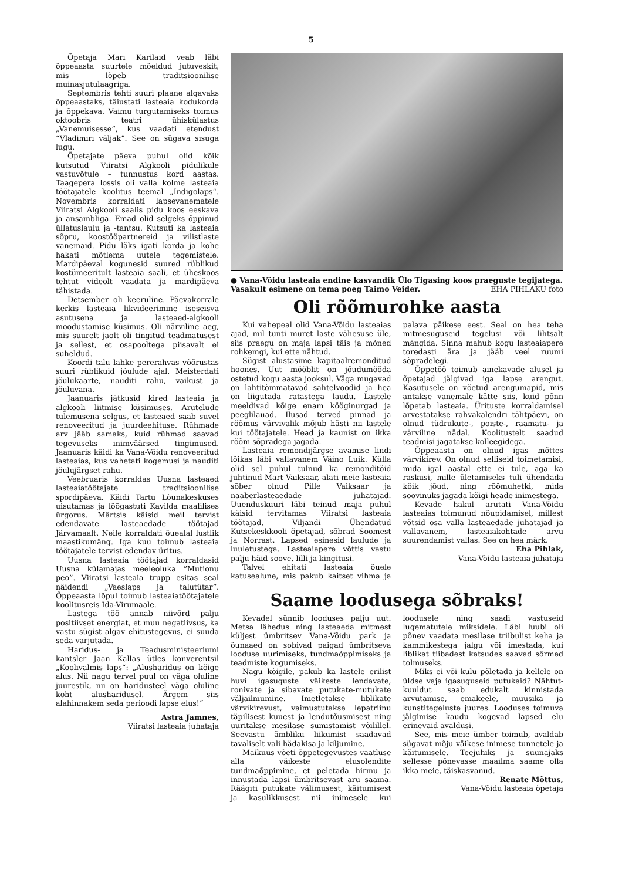5
Õpetaja Mari Karilaid veab läbi õppeaasta suurtele mõeldud jutuveskit, mis lõpeb traditsioonilise muinasjutulaagriga.
Septembris tehti suuri plaane algavaks õppeaastaks, täiustati lasteaia kodukorda ja õppekava. Vaimu turgutamiseks toimus oktoobris teatri ühiskülastus „Vanemuisesse“, kus vaadati etendust “Vladimiri väljak”. See on sügava sisuga lugu.
Õpetajate päeva puhul olid kõik kutsutud Viiratsi Algkooli pidulikule vastuvõtule – tunnustus kord aastas. Taagepera lossis oli valla kolme lasteaia töötajatele koolitus teemal „Indigolaps“. Novembris korraldati lapsevanematele Viiratsi Algkooli saalis pidu koos eeskava ja ansambliga. Emad olid selgeks õppinud üllatuslaulu ja -tantsu. Kutsuti ka lasteaia sõpru, koostööpartnereid ja vilistlaste vanemaid. Pidu läks igati korda ja kohe hakati mõtlema uutele tegemistele. Mardipäeval kogunesid suured rüblikud kostümeeritult lasteaia saali, et üheskoos tehtut videolt vaadata ja mardipäeva tähistada.
Detsember oli keeruline. Päevakorrale kerkis lasteaia likvideerimine iseseisva asutusena ja lasteaed-algkooli moodustamise küsimus. Oli närviline aeg, mis suurelt jaolt oli tingitud teadmatusest ja sellest, et osapooltega piisavalt ei suheldud.
Koordi talu lahke pererahvas võõrustas suuri rüblikuid jõulude ajal. Meisterdati jõulukaarte, nauditi rahu, vaikust ja jõuluvana.
Jaanuaris jätkusid kired lasteaia ja algkooli liitmise küsimuses. Arutelude tulemusena selgus, et lasteaed saab suvel renoveeritud ja juurdeehituse. Rühmade arv jääb samaks, kuid rühmad saavad tegevuseks inimväärsed tingimused. Jaanuaris käidi ka Vana-Võidu renoveeritud lasteaias, kus vahetati kogemusi ja nauditi jõulujärgset rahu.
Veebruaris korraldas Uusna lasteaed lasteaiatöötajate traditsioonilise spordipäeva. Käidi Tartu Lõunakeskuses uisutamas ja lõõgastuti Kavilda maalilises ürgorus. Märtsis käisid meil tervist edendavate lasteaedade töötajad Järvamaalt. Neile korraldati õuealal lustlik maastikumäng. Iga kuu toimub lasteaia töötajatele tervist edendav üritus.
Uusna lasteaia töötajad korraldasid Uusna külamajas meeleoluka ”Mutionu peo”. Viiratsi lasteaia trupp esitas seal näidendi „Vaeslaps ja talutütar“. Õppeaasta lõpul toimub lasteaiatöötajatele koolitusreis Ida-Virumaale.
Lastega töö annab niivõrd palju positiivset energiat, et muu negatiivsus, ka vastu sügist algav ehitustegevus, ei suuda seda varjutada.
Haridus- ja Teadusministeeriumi kantsler Jaan Kallas ütles konverentsil „Koolivalmis laps“: „Alusharidus on kõige alus. Nii nagu tervel puul on väga oluline juurestik, nii on haridusteel väga oluline koht alusharidusel. Ärgem siis alahinnakem seda perioodi lapse elus!“
Astra Jamnes,
Viiratsi lasteaia juhataja
● Vana-Võidu lasteaia endine kasvandik Ülo Tigasing koos praeguste tegijatega. Vasakult esimene on tema poeg Taimo Veider. EHA PIHLAKU foto
Oli rõõmurohke aasta
Kui vahepeal olid Vana-Võidu lasteaias ajad, mil tunti muret laste vähesuse üle, siis praegu on maja lapsi täis ja mõned rohkemgi, kui ette nähtud.
Sügist alustasime kapitaalremonditud hoones. Uut mööblit on jõudumööda ostetud kogu aasta jooksul. Väga mugavad on lahtitõmmatavad sahtelvoodid ja hea on liigutada ratastega laudu. Lastele meeldivad kõige enam kööginurgad ja peeglilauad. Ilusad terved pinnad ja rõõmus värvivalik mõjub hästi nii lastele kui töötajatele. Head ja kaunist on ikka rõõm sõpradega jagada.
Lasteaia remondijärgse avamise lindi lõikas läbi vallavanem Väino Luik. Külla olid sel puhul tulnud ka remonditöid juhtinud Mart Vaiksaar, alati meie lasteaia sõber olnud Pille Vaiksaar ja naaberlasteaedade juhatajad. Uuenduskuuri läbi teinud maja puhul käisid tervitamas Viiratsi lasteaia töötajad, Viljandi Ühendatud Kutsekeskkooli õpetajad, sõbrad Soomest ja Norrast. Lapsed esinesid laulude ja luuletustega. Lasteaiapere võttis vastu palju häid soove, lilli ja kingitusi.
Talvel ehitati lasteaia õuele katusealune, mis pakub kaitset vihma ja palava päikese eest. Seal on hea teha mitmesuguseid tegelusi või lihtsalt mängida. Sinna mahub kogu lasteaiapere toredasti ära ja jääb veel ruumi sõpradelegi.
Õppetöö toimub ainekavade alusel ja õpetajad jälgivad iga lapse arengut. Kasutusele on võetud arengumapid, mis antakse vanemale kätte siis, kuid põnn lõpetab lasteaia. Ürituste korraldamisel arvestatakse rahvakalendri tähtpäevi, on olnud tüdrukute-, poiste-, raamatu- ja värviline nädal. Koolitustelt saadud teadmisi jagatakse kolleegidega.
Õppeaasta on olnud igas mõttes värvikirev. On olnud selliseid toimetamisi, mida igal aastal ette ei tule, aga ka raskusi, mille ületamiseks tuli ühendada kõik jõud, ning rõõmuhetki, mida soovinuks jagada kõigi heade inimestega.
Kevade hakul arutati Vana-Võidu lasteaias toimunud nõupidamisel, millest võtsid osa valla lasteaedade juhatajad ja vallavanem, lasteaiakohtade arvu suurendamist vallas. See on hea märk.
Eha Pihlak,
Vana-Võidu lasteaia juhataja
Saame loodusega sõbraks!
Kevadel sünnib looduses palju uut. Metsa lähedus ning lasteaeda mitmest küljest ümbritsev Vana-Võidu park ja õunaaed on sobivad paigad ümbritseva looduse uurimiseks, tundmaõppimiseks ja teadmiste kogumiseks.
Nagu kõigile, pakub ka lastele erilist huvi igasuguste väikeste lendavate, ronivate ja sibavate putukate-mutukate väljailmumine. Imetletakse liblikate värvikirevust, vaimustutakse lepatriinu täpilisest kuuest ja lendutõusmisest ning uuritakse mesilase sumistamist võilillel. Seevastu ämbliku liikumist saadavad tavaliselt vali hädakisa ja kiljumine.
Maikuus võeti õppetegevustes vaatluse alla väikeste elusolendite tundmaõppimine, et peletada hirmu ja innustada lapsi ümbritsevast aru saama. Räägiti putukate välimusest, käitumisest ja kasulikkusest nii inimesele kui loodusele ning saadi vastuseid lugematutele miksidele. Läbi luubi oli põnev vaadata mesilase triibulist keha ja kammikestega jalgu või imestada, kui liblikat tiibadest katsudes saavad sõrmed tolmuseks.
Miks ei või kulu põletada ja kellele on üldse vaja igasuguseid putukaid? Nähtut-kuuldut saab edukalt kinnistada arvutamise, emakeele, muusika ja kunstitegeluste juures. Looduses toimuva jälgimise kaudu kogevad lapsed elu erinevaid avaldusi.
See, mis meie ümber toimub, avaldab sügavat mõju väikese inimese tunnetele ja käitumisele. Teejuhiks ja suunajaks sellesse põnevasse maailma saame olla ikka meie, täiskasvanud.
Renate Mõttus,
Vana-Võidu lasteaia õpetaja